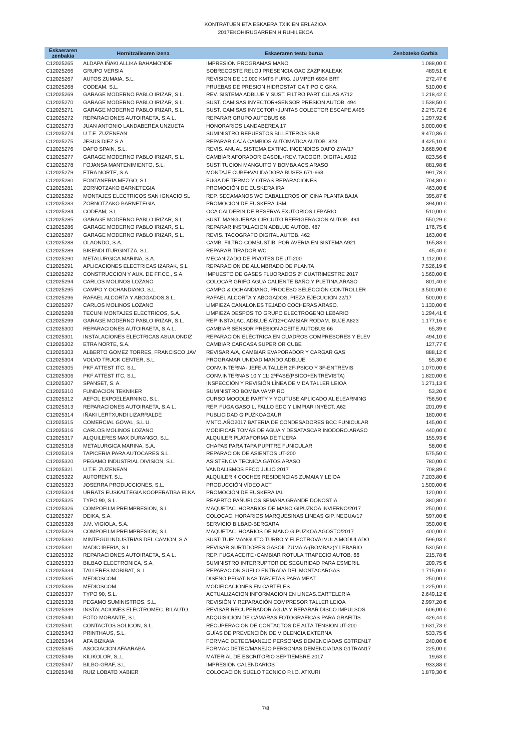KONTRATUEN ETA ESKAERA TXIKIEN ERLAZIOA
2017EKOHIRUGARREN HIRUHILEKOA
| Eskaeraren zenbakia | Hornitzailearen izena | Eskaeraren testu burua | Zenbateko Garbia |
| --- | --- | --- | --- |
| C12025265 | ALDAPA IÑAKI ALLIKA BAHAMONDE | IMPRESIÓN PROGRAMAS MANO | 1.088,00 € |
| C12025266 | GRUPO VERSIA | SOBRECOSTE RELOJ PRESENCIA OAC ZAZPIKALEAK | 489,51 € |
| C12025267 | AUTOS ZUMAIA, S.L. | REVISION DE 10.000 KMTS FURG. JUMPER 6934 BRT | 272,47 € |
| C12025268 | CODEAM, S.L. | PRUEBAS DE PRESION HIDROSTATICA TIPO C GKA. | 510,00 € |
| C12025269 | GARAGE MODERNO PABLO IRIZAR, S.L. | REV. SISTEMA ADBLUE Y SUST. FILTRO PARTICULAS A712 | 1.218,42 € |
| C12025270 | GARAGE MODERNO PABLO IRIZAR, S.L. | SUST. CAMISAS INYECTOR+SENSOR PRESION AUTOB. 494 | 1.538,50 € |
| C12025271 | GARAGE MODERNO PABLO IRIZAR, S.L. | SUST. CAMISAS INYECTOR+JUNTAS COLECTOR ESCAPE A495 | 2.275,72 € |
| C12025272 | REPARACIONES AUTOIRAETA, S.A.L. | REPARAR GRUPO AUTOBUS 66 | 1.297,92 € |
| C12025273 | JUAN ANTONIO LANDABEREA UNZUETA | HONORARIOS LANDABEREA 17 | 5.000,00 € |
| C12025274 | U.T.E. ZUZENEAN | SUMINISTRO REPUESTOS BILLETEROS BNR | 9.470,86 € |
| C12025275 | JESUS DIEZ S.A. | REPARAR CAJA CAMBIOS AUTOMATICA AUTOB. 823 | 4.425,10 € |
| C12025276 | DAFO SPAIN, S.L. | REVIS. ANUAL SISTEMA EXTINC. INCENDIOS DAFO ZYA/17 | 3.668,90 € |
| C12025277 | GARAGE MODERNO PABLO IRIZAR, S.L. | CAMBIAR AFORADOR GASOIL+REV. TACOGR. DIGITAL A912 | 823,56 € |
| C12025278 | FOJANSA MANTENIMIENTO, S.L. | SUSTITUCION MANGUITO Y BOMBA ACS.ARASO | 881,98 € |
| C12025279 | ETRA NORTE, S.A. | MONTAJE CUBE+VALIDADORA BUSES 671-668 | 991,78 € |
| C12025280 | FONTANERIA MEZGO, S.L. | FUGA DE TERMO Y OTRAS REPARACIONES | 704,80 € |
| C12025281 | ZORNOTZAKO BARNETEGIA | PROMOCIÓN DE EUSKERA IRA | 463,00 € |
| C12025282 | MONTAJES ELECTRICOS SAN IGNACIO SL | REP. SECAMANOS WC CABALLEROS OFICINA PLANTA BAJA | 395,87 € |
| C12025283 | ZORNOTZAKO BARNETEGIA | PROMOCIÓN DE EUSKERA JSM | 394,00 € |
| C12025284 | CODEAM, S.L. | OCA CALDERIN DE RESERVA EXUTORIOS LEBARIO | 510,00 € |
| C12025285 | GARAGE MODERNO PABLO IRIZAR, S.L. | SUST. MANGUERAS CIRCUITO REFRIGERACION AUTOB. 494 | 550,29 € |
| C12025286 | GARAGE MODERNO PABLO IRIZAR, S.L. | REPARAR INSTALACION ADBLUE AUTOB. 487 | 176,75 € |
| C12025287 | GARAGE MODERNO PABLO IRIZAR, S.L. | REVIS. TACOGRAFO DIGITAL AUTOB. 462 | 163,00 € |
| C12025288 | OLAONDO, S.A. | CAMB. FILTRO COMBUSTIB. POR AVERIA EN SISTEMA A921 | 165,83 € |
| C12025289 | BIKENDI ITURGINTZA, S.L. | REPARAR TIRADOR WC | 45,40 € |
| C12025290 | METALURGICA MARINA, S.A. | MECANIZADO DE PIVOTES DE UT-200 | 1.112,00 € |
| C12025291 | APLICACIONES ELECTRICAS IZARAK, S.L | REPARACION DE ALUMBRADO DE PLANTA | 7.526,19 € |
| C12025292 | CONSTRUCCION Y AUX. DE FF.CC., S.A. | IMPUESTO DE GASES FLUORADOS 2º CUATRIMESTRE 2017 | 1.560,00 € |
| C12025294 | CARLOS MOLINOS LOZANO | COLOCAR GRIFO AGUA CALIENTE BAÑO Y PLETINA.ARASO | 801,40 € |
| C12025295 | CAMPO Y OCHANDIANO, S.L. | CAMPO & OCHANDIANO, PROCESO SELECCIÓN CONTROLLER | 3.500,00 € |
| C12025296 | RAFAEL ALCORTA Y ABOGADOS,S.L. | RAFAEL ALCORTA Y ABOGADOS, PIEZA EJECUCIÓN 22/17 | 500,00 € |
| C12025297 | CARLOS MOLINOS LOZANO | LIMPIEZA CANALONES TEJADO COCHERAS ARASO. | 1.130,00 € |
| C12025298 | TECUNI MONTAJES ELECTRICOS, S.A. | LIMPIEZA DESPOSITO GRUPO ELECTROGENO LEBARIO | 1.294,41 € |
| C12025299 | GARAGE MODERNO PABLO IRIZAR, S.L. | REP INSTALAC. ADBLUE A712+CAMBIAR RODAM. BUJE A823 | 1.177,16 € |
| C12025300 | REPARACIONES AUTOIRAETA, S.A.L. | CAMBIAR SENSOR PRESION ACEITE AUTOBUS 66 | 65,39 € |
| C12025301 | INSTALACIONES ELECTRICAS ASUA ONDIZ | REPARACIÓN ELÉCTRICA EN CUADROS COMPRESORES Y ELEV | 494,10 € |
| C12025302 | ETRA NORTE, S.A. | CAMBIAR CARCASA SUPERIOR CUBE | 127,77 € |
| C12025303 | ALBERTO GOMEZ TORRES, FRANCISCO JAV | REVISAR A/A, CAMBIAR EVAPORADOR Y CARGAR GAS | 888,12 € |
| C12025304 | VOLVO TRUCK CENTER, S.L. | PROGRAMAR UNIDAD MANDO ADBLUE | 55,30 € |
| C12025305 | PKF ATTEST ITC, S.L. | CONV.INTERNA- JEFE-A TALLER:2F-PSICO Y 3F-ENTREVIS | 1.070,00 € |
| C12025306 | PKF ATTEST ITC, S.L. | CONV.INTERNAS 10 Y 11: 2ªFASE(PSICO+ENTREVISTA) | 1.820,00 € |
| C12025307 | SPANSET, S. A. | INSPECCIÓN Y REVISIÓN LÍNEA DE VIDA TALLER LEIOA | 1.271,13 € |
| C12025310 | FUNDACION TEKNIKER | SUMINISTRO BOMBA VAMPIRO | 53,20 € |
| C12025312 | AEFOL EXPOELEARNING, S.L. | CURSO MOODLE PARTY Y YOUTUBE APLICADO AL ELEARNING | 756,50 € |
| C12025313 | REPARACIONES AUTOIRAETA, S.A.L. | REP. FUGA GASOIL, FALLO EDC Y LIMPIAR INYECT. A62 | 201,09 € |
| C12025314 | IÑAKI LERTXUNDI LIZARRALDE | PUBLICIDAD GIPUZKOAGAUR | 180,00 € |
| C12025315 | COMERCIAL GOVAL, S.L.U. | MNTO.AÑO2017 BATERIA DE CONDESADORES BCC FUNICULAR | 145,00 € |
| C12025316 | CARLOS MOLINOS LOZANO | MODIFICAR TOMAS DE AGUA Y DESATASCAR INODORO.ARASO | 440,00 € |
| C12025317 | ALQUILERES MAX DURANGO, S.L. | ALQUILER PLATAFORMA DE TIJERA | 155,93 € |
| C12025318 | METALURGICA MARINA, S.A. | CHAPAS PARA TAPA PUPITRE FUNICULAR | 58,00 € |
| C12025319 | TAPICERIA PARA AUTOCARES S.L. | REPARACION DE ASIENTOS UT-200 | 575,50 € |
| C12025320 | PEGAMO INDUSTRIAL DIVISION, S.L. | ASISTENCIA TECNICA GATOS ARASO | 780,00 € |
| C12025321 | U.T.E. ZUZENEAN | VANDALISMOS FFCC JULIO 2017 | 708,89 € |
| C12025322 | AUTORENT, S.L. | ALQUILER 4 COCHES RESIDENCIAS ZUMAIA Y LEIOA | 7.203,80 € |
| C12025323 | JOSERRA PRODUCCIONES, S.L. | PRODUCCIÓN VÍDEO ACT | 1.500,00 € |
| C12025324 | URRATS EUSKALTEGIA KOOPERATIBA ELKA | PROMOCIÓN DE EUSKERA IAL | 120,00 € |
| C12025325 | TYPO 90, S.L. | REAPRTO PAÑUELOS SEMANA GRANDE DONOSTIA | 380,80 € |
| C12025326 | COMPOFILM PREIMPRESION, S.L. | MAQUETAC. HORARIOS DE MANO GIPUZKOA INVIERNO/2017 | 250,00 € |
| C12025327 | DEIKA, S.A. | COLOCAC. HORARIOS MARQUESINAS LINEAS GIP. NEGUA/17 | 597,00 € |
| C12025328 | J.M. VIGIOLA, S.A. | SERVICIO BILBAO-BERGARA | 350,00 € |
| C12025329 | COMPOFILM PREIMPRESION, S.L. | MAQUETAC. HOARIOS DE MANO GIPUZKOA AGOSTO/2017 | 400,00 € |
| C12025330 | MINTEGUI INDUSTRIAS DEL CAMION, S.A | SUSTITUIR MANGUITO TURBO Y ELECTROVÁLVULA MODULADO | 596,03 € |
| C12025331 | MADIC IBERIA, S.L. | REVISAR SURTIDORES GASOIL ZUMAIA-(BOMBA2)Y LEBARIO | 530,50 € |
| C12025332 | REPARACIONES AUTOIRAETA, S.A.L. | REP. FUGA ACEITE+CAMBIAR ROTULA TRAPECIO AUTOB. 66 | 215,78 € |
| C12025333 | BILBAO ELECTRONICA, S.A. | SUMINISTRO INTERRUPTOR DE SEGURIDAD PARA ESMERIL | 209,75 € |
| C12025334 | TALLERES MOBIBAT, S. L. | REPARACIÓN SUELO ENTRADA DEL MONTACARGAS | 1.715,00 € |
| C12025335 | MEDIOSCOM | DISEÑO PEGATINAS TARJETAS PARA MEAT | 250,00 € |
| C12025336 | MEDIOSCOM | MODIFICACIONES EN CARTELES | 1.225,00 € |
| C12025337 | TYPO 90, S.L. | ACTUALIZACION INFORMACION EN LINEAS.CARTELERIA | 2.649,12 € |
| C12025338 | PEGAMO SUMINISTROS, S.L. | REVISIÓN Y REPARACIÓN COMPRESOR TALLER LEIOA | 2.997,20 € |
| C12025339 | INSTALACIONES ELECTROMEC. BILAUTO, | REVISAR RECUPERADOR AGUA Y REPARAR DISCO IMPULSOS | 606,00 € |
| C12025340 | FOTO MORANTE, S.L. | ADQUISICIÓN DE CÁMARAS FOTOGRAFICAS PARA GRAFITIS | 426,44 € |
| C12025341 | CONTACTOS SOLICON, S.L. | RECUPERACION DE CONTACTOS DE ALTA TENSION UT-200 | 1.631,73 € |
| C12025343 | PRINTHAUS, S.L. | GUÍAS DE PREVENCIÓN DE VIOLENCIA EXTERNA | 533,75 € |
| C12025344 | AFA BIZKAIA | FORMAC DETEC/MANEJO PERSONAS DEMENCIADAS G3TREN17 | 240,00 € |
| C12025345 | ASOCIACION AFAARABA | FORMAC DETEC/MANEJO PERSONAS DEMENCIADAS G1TRAN17 | 225,00 € |
| C12025346 | KILIKOLOR, S,.L. | MATERIAL DE ESCRITORIO SEPTIEMBRE 2017 | 19,63 € |
| C12025347 | BILBO-GRAF, S.L. | IMPRESIÓN CALENDARIOS | 933,88 € |
| C12025348 | RUIZ LOBATO XABIER | COLOCACION SUELO TECNICO P.I.O. ATXURI | 1.879,30 € |
7/8